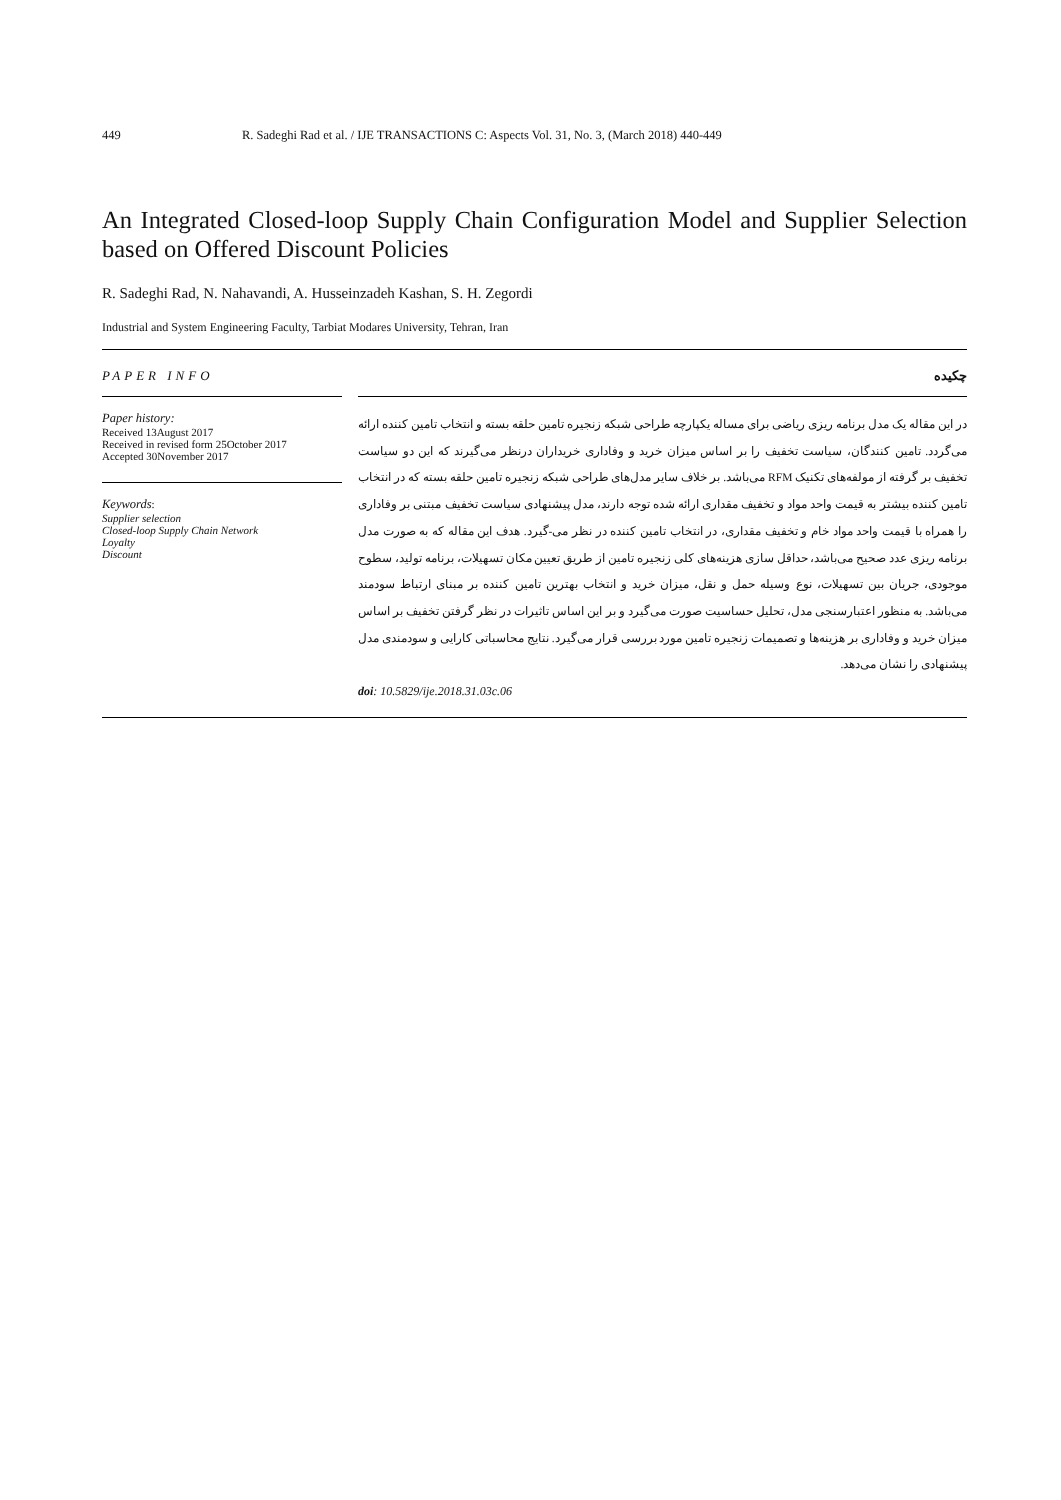449 R. Sadeghi Rad et al. / IJE TRANSACTIONS C: Aspects Vol. 31, No. 3, (March 2018) 440-449
An Integrated Closed-loop Supply Chain Configuration Model and Supplier Selection based on Offered Discount Policies
R. Sadeghi Rad, N. Nahavandi, A. Husseinzadeh Kashan, S. H. Zegordi
Industrial and System Engineering Faculty, Tarbiat Modares University, Tehran, Iran
PAPER INFO چکیده
Paper history:
Received 13August 2017
Received in revised form 25October 2017
Accepted 30November 2017
Keywords:
Supplier selection
Closed-loop Supply Chain Network
Loyalty
Discount
در این مقاله یک مدل برنامه ریزی ریاضی برای مساله یکپارچه طراحی شبکه زنجیره تامین حلقه بسته و انتخاب تامین کننده ارائه می‌گردد. تامین کنندگان، سیاست تخفیف را بر اساس میزان خرید و وفاداری خریداران درنظر می‌گیرند که این دو سیاست تخفیف بر گرفته از مولفه‌های تکنیک RFM می‌باشد. بر خلاف سایر مدل‌های طراحی شبکه زنجیره تامین حلقه بسته که در انتخاب تامین کننده بیشتر به قیمت واحد مواد و تخفیف مقداری ارائه شده توجه دارند، مدل پیشنهادی سیاست تخفیف مبتنی بر وفاداری را همراه با قیمت واحد مواد خام و تخفیف مقداری، در انتخاب تامین کننده در نظر می-گیرد. هدف این مقاله که به صورت مدل برنامه ریزی عدد صحیح می‌باشد، حداقل سازی هزینه‌های کلی زنجیره تامین از طریق تعیین مکان تسهیلات، برنامه تولید، سطوح موجودی، جریان بین تسهیلات، نوع وسیله حمل و نقل، میزان خرید و انتخاب بهترین تامین کننده بر مبنای ارتباط سودمند می‌باشد. به منظور اعتبارسنجی مدل، تحلیل حساسیت صورت می‌گیرد و بر این اساس تاثیرات در نظر گرفتن تخفیف بر اساس میزان خرید و وفاداری بر هزینه‌ها و تصمیمات زنجیره تامین مورد بررسی قرار می‌گیرد. نتایج محاسباتی کارایی و سودمندی مدل پیشنهادی را نشان می‌دهد.
doi: 10.5829/ije.2018.31.03c.06